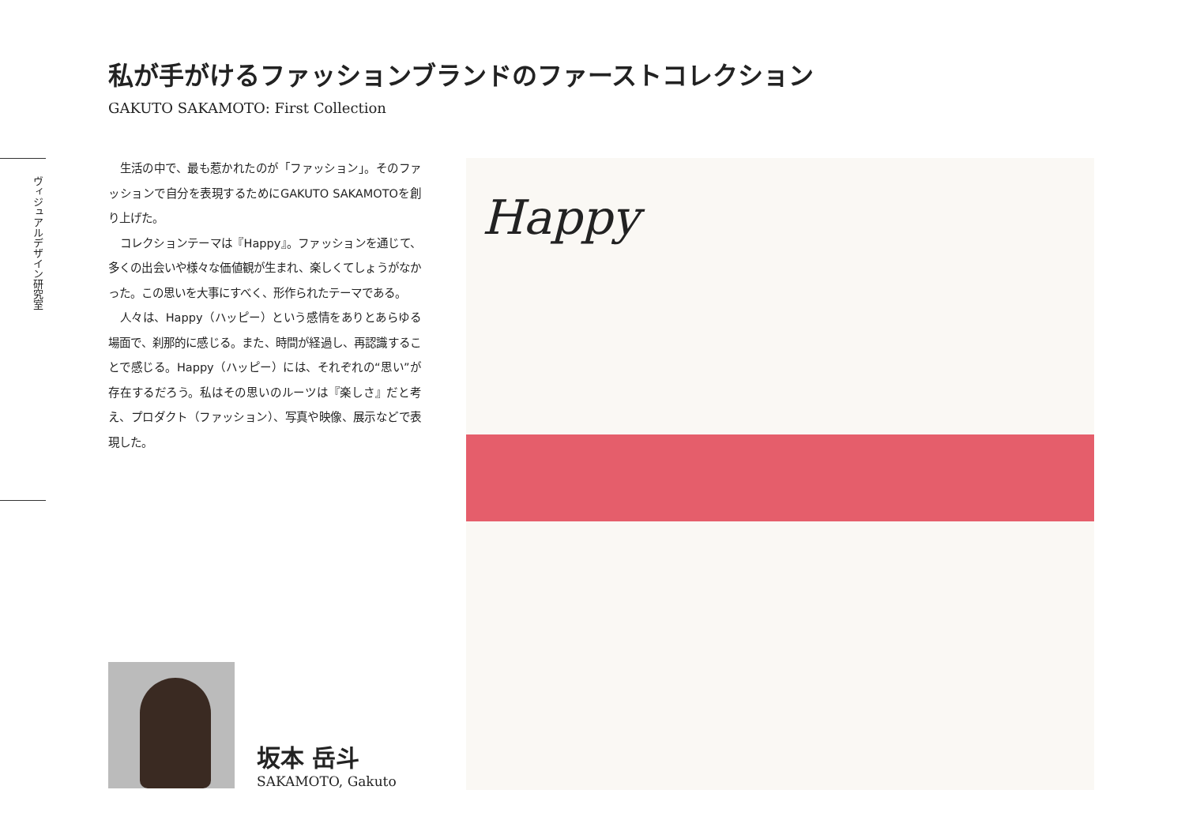私が手がけるファッションブランドのファーストコレクション
GAKUTO SAKAMOTO: First Collection
ヴィジュアルデザイン研究室
生活の中で、最も惹かれたのが「ファッション」。そのファッションで自分を表現するためにGAKUTO SAKAMOTOを創り上げた。
コレクションテーマは『Happy』。ファッションを通じて、多くの出会いや様々な価値観が生まれ、楽しくてしょうがなかった。この思いを大事にすべく、形作られたテーマである。
人々は、Happy（ハッピー）という感情をありとあらゆる場面で、刹那的に感じる。また、時間が経過し、再認識することで感じる。Happy（ハッピー）には、それぞれの“思い”が存在するだろう。私はその思いのルーツは『楽しさ』だと考え、プロダクト（ファッション）、写真や映像、展示などで表現した。
坂本 岳斗
SAKAMOTO, Gakuto
Happy